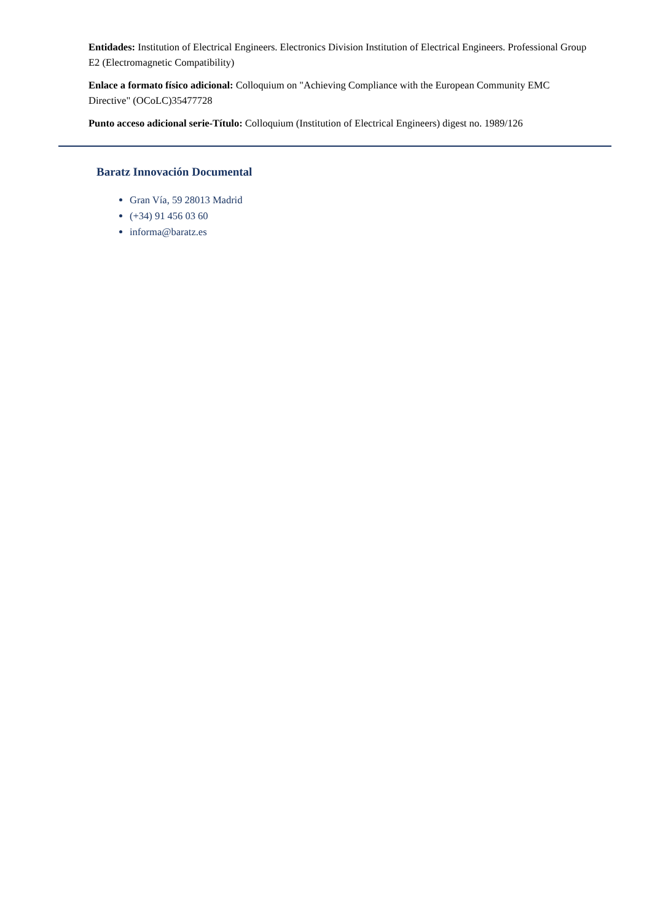Entidades: Institution of Electrical Engineers. Electronics Division Institution of Electrical Engineers. Professional Group E2 (Electromagnetic Compatibility)
Enlace a formato físico adicional: Colloquium on "Achieving Compliance with the European Community EMC Directive" (OCoLC)35477728
Punto acceso adicional serie-Título: Colloquium (Institution of Electrical Engineers) digest no. 1989/126
Baratz Innovación Documental
Gran Vía, 59 28013 Madrid
(+34) 91 456 03 60
informa@baratz.es